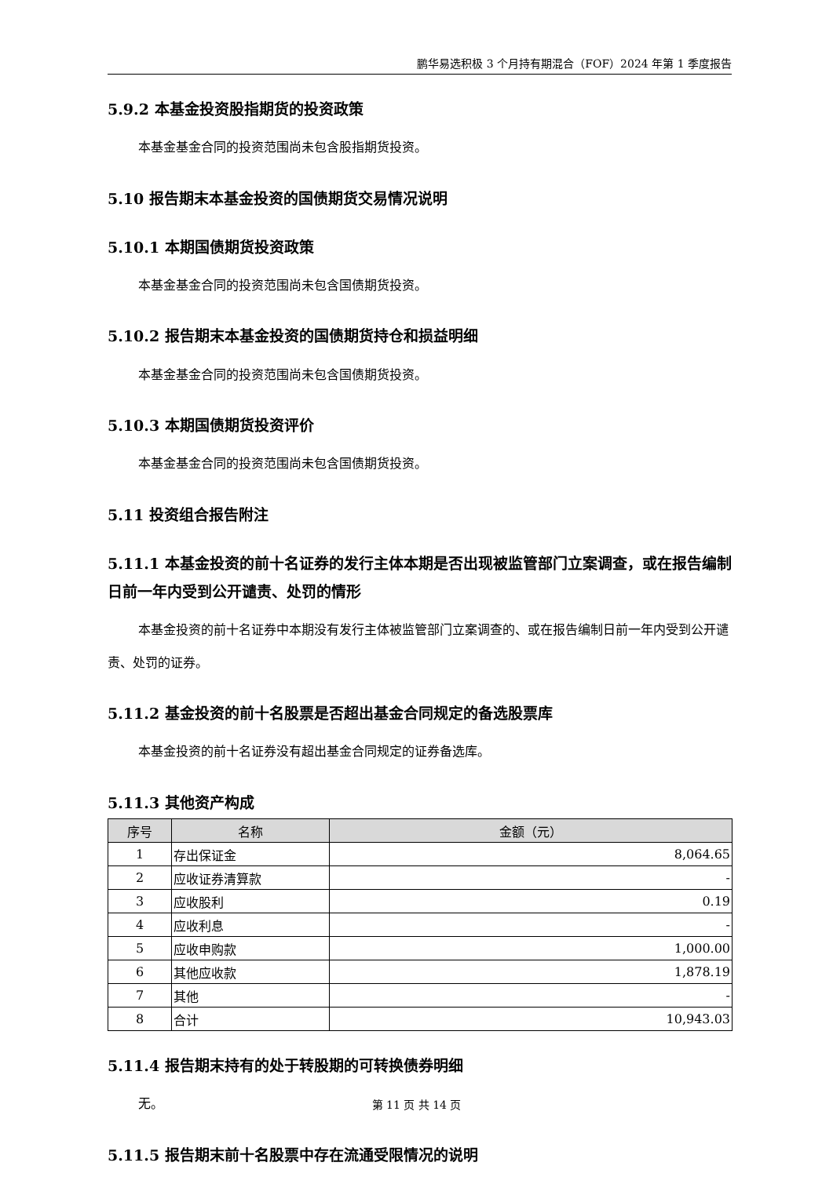鹏华易选积极 3 个月持有期混合（FOF）2024 年第 1 季度报告
5.9.2 本基金投资股指期货的投资政策
本基金基金合同的投资范围尚未包含股指期货投资。
5.10 报告期末本基金投资的国债期货交易情况说明
5.10.1 本期国债期货投资政策
本基金基金合同的投资范围尚未包含国债期货投资。
5.10.2 报告期末本基金投资的国债期货持仓和损益明细
本基金基金合同的投资范围尚未包含国债期货投资。
5.10.3 本期国债期货投资评价
本基金基金合同的投资范围尚未包含国债期货投资。
5.11 投资组合报告附注
5.11.1 本基金投资的前十名证券的发行主体本期是否出现被监管部门立案调查，或在报告编制日前一年内受到公开谴责、处罚的情形
本基金投资的前十名证券中本期没有发行主体被监管部门立案调查的、或在报告编制日前一年内受到公开谴责、处罚的证券。
5.11.2 基金投资的前十名股票是否超出基金合同规定的备选股票库
本基金投资的前十名证券没有超出基金合同规定的证券备选库。
5.11.3 其他资产构成
| 序号 | 名称 | 金额（元） |
| --- | --- | --- |
| 1 | 存出保证金 | 8,064.65 |
| 2 | 应收证券清算款 | - |
| 3 | 应收股利 | 0.19 |
| 4 | 应收利息 | - |
| 5 | 应收申购款 | 1,000.00 |
| 6 | 其他应收款 | 1,878.19 |
| 7 | 其他 | - |
| 8 | 合计 | 10,943.03 |
5.11.4 报告期末持有的处于转股期的可转换债券明细
无。
5.11.5 报告期末前十名股票中存在流通受限情况的说明
第 11 页 共 14 页